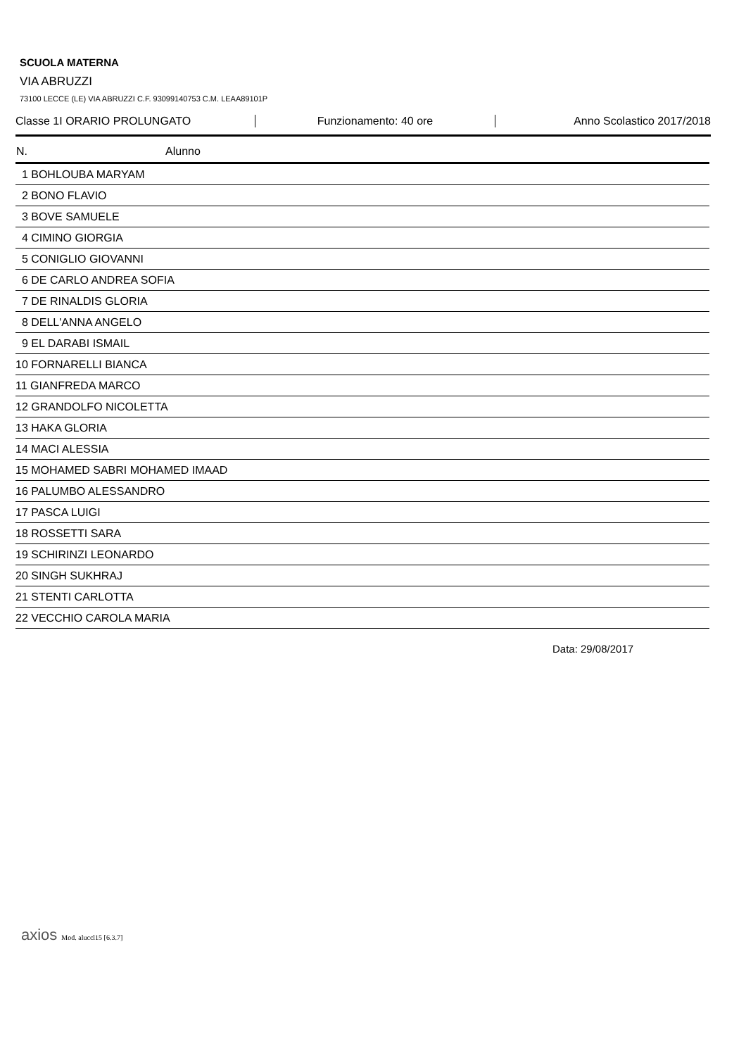SCUOLA MATERNA
VIA ABRUZZI
73100 LECCE (LE) VIA ABRUZZI C.F. 93099140753 C.M. LEAA89101P
Classe 1I ORARIO PROLUNGATO Funzionamento: 40 ore Anno Scolastico 2017/2018
| N. | Alunno |
| --- | --- |
| 1 BOHLOUBA MARYAM | |
| 2 BONO FLAVIO | |
| 3 BOVE SAMUELE | |
| 4 CIMINO GIORGIA | |
| 5 CONIGLIO GIOVANNI | |
| 6 DE CARLO ANDREA SOFIA | |
| 7 DE RINALDIS GLORIA | |
| 8 DELL'ANNA ANGELO | |
| 9 EL DARABI ISMAIL | |
| 10 FORNARELLI BIANCA | |
| 11 GIANFREDA MARCO | |
| 12 GRANDOLFO NICOLETTA | |
| 13 HAKA GLORIA | |
| 14 MACI ALESSIA | |
| 15 MOHAMED SABRI MOHAMED IMAAD | |
| 16 PALUMBO ALESSANDRO | |
| 17 PASCA LUIGI | |
| 18 ROSSETTI SARA | |
| 19 SCHIRINZI LEONARDO | |
| 20 SINGH SUKHRAJ | |
| 21 STENTI CARLOTTA | |
| 22 VECCHIO CAROLA MARIA | |
Data: 29/08/2017
axios Mod. aluccl15 [6.3.7]